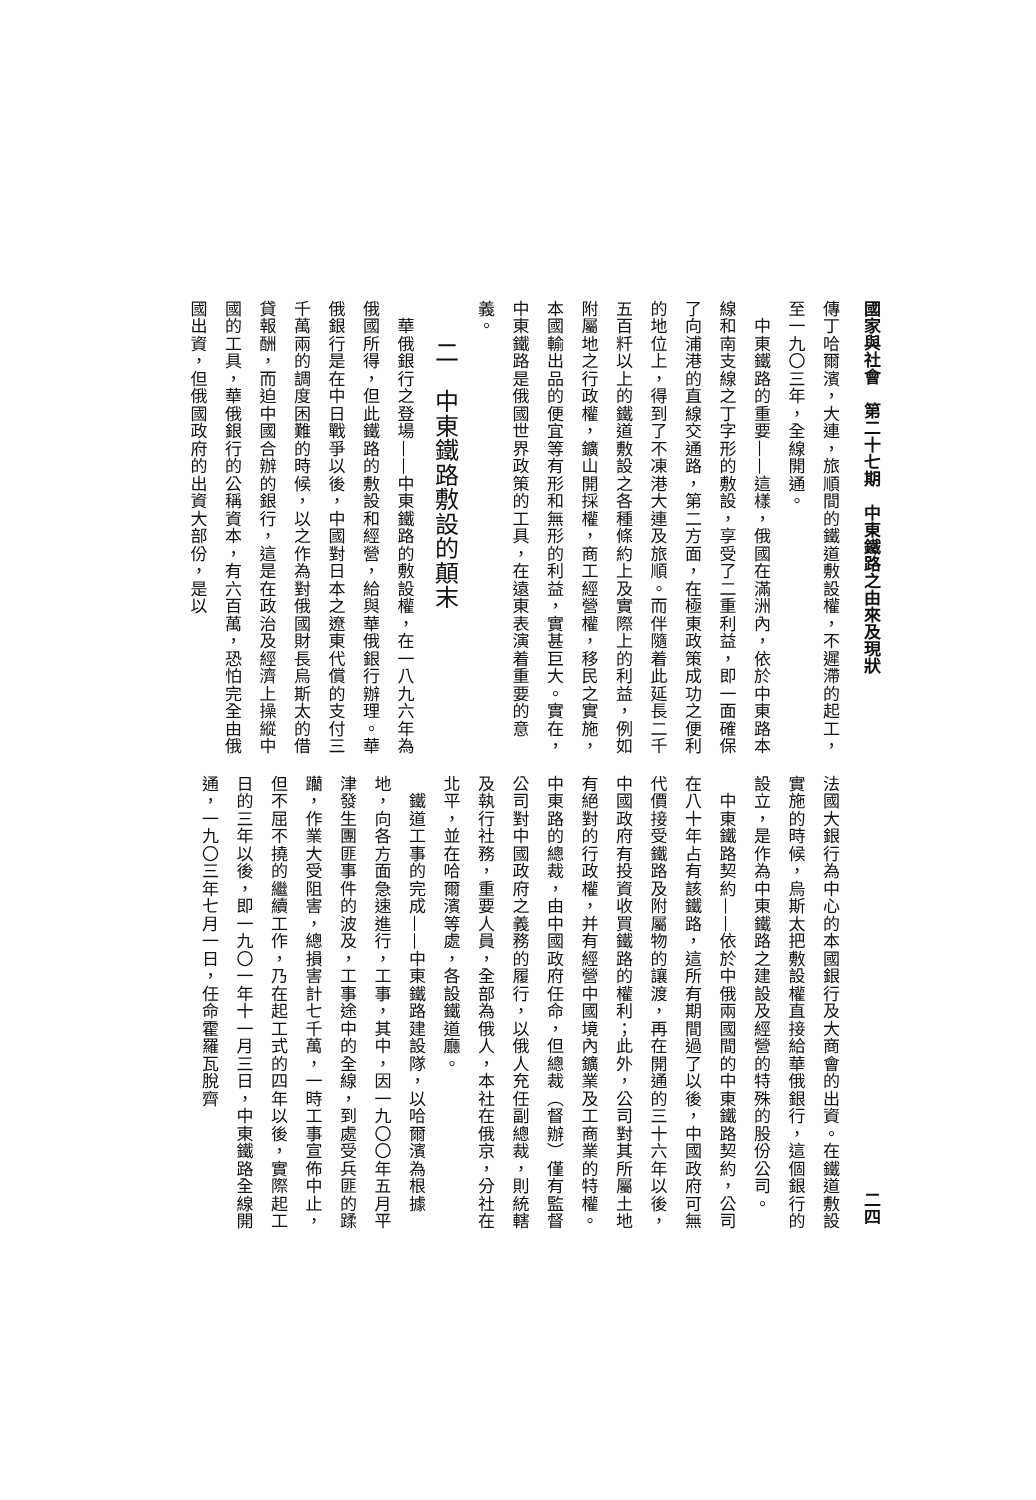國家與社會　第二十七期　中東鐵路之由來及現狀 二四
傳丁哈爾濱，大連，旅順間的鐵道敷設權，不遲滯的起工，至一九〇三年，全線開通。
　中東鐵路的重要——這樣，俄國在滿洲內，依於中東路本線和南支線之丁字形的敷設，享受了二重利益，即一面確保了向浦港的直線交通路，第二方面，在極東政策成功之便利的地位上，得到了不凍港大連及旅順。而伴隨着此延長二千五百粁以上的鐵道敷設之各種條約上及實際上的利益，例如附屬地之行政權，鑛山開採權，商工經營權，移民之實施，本國輸出品的便宜等有形和無形的利益，實甚巨大。實在，中東鐵路是俄國世界政策的工具，在遠東表演着重要的意義。
二　中東鐵路敷設的顛末
　華俄銀行之登場——中東鐵路的敷設權，在一八九六年為俄國所得，但此鐵路的敷設和經營，給與華俄銀行辦理。華俄銀行是在中日戰爭以後，中國對日本之遼東代償的支付三千萬兩的調度困難的時候，以之作為對俄國財長烏斯太的借貸報酬，而迫中國合辦的銀行，這是在政治及經濟上操縱中國的工具，華俄銀行的公稱資本，有六百萬，恐怕完全由俄國出資，但俄國政府的出資大部份，是以
法國大銀行為中心的本國銀行及大商會的出資。在鐵道敷設實施的時候，烏斯太把敷設權直接給華俄銀行，這個銀行的設立，是作為中東鐵路之建設及經營的特殊的股份公司。
　中東鐵路契約——依於中俄兩國間的中東鐵路契約，公司在八十年占有該鐵路，這所有期間過了以後，中國政府可無代價接受鐵路及附屬物的讓渡，再在開通的三十六年以後，中國政府有投資收買鐵路的權利；此外，公司對其所屬土地有絕對的行政權，并有經營中國境內鑛業及工商業的特權。中東路的總裁，由中國政府任命，但總裁（督辦）僅有監督公司對中國政府之義務的履行，以俄人充任副總裁，則統轄及執行社務，重要人員，全部為俄人，本社在俄京，分社在北平，並在哈爾濱等處，各設鐵道廳。
　鐵道工事的完成——中東鐵路建設隊，以哈爾濱為根據地，向各方面急速進行，工事，其中，因一九〇〇年五月平津發生團匪事件的波及，工事途中的全線，到處受兵匪的蹂躪，作業大受阻害，總損害計七千萬，一時工事宣佈中止，但不屈不撓的繼續工作，乃在起工式的四年以後，實際起工日的三年以後，即一九〇一年十一月三日，中東鐵路全線開通，一九〇三年七月一日，任命霍羅瓦脫齊